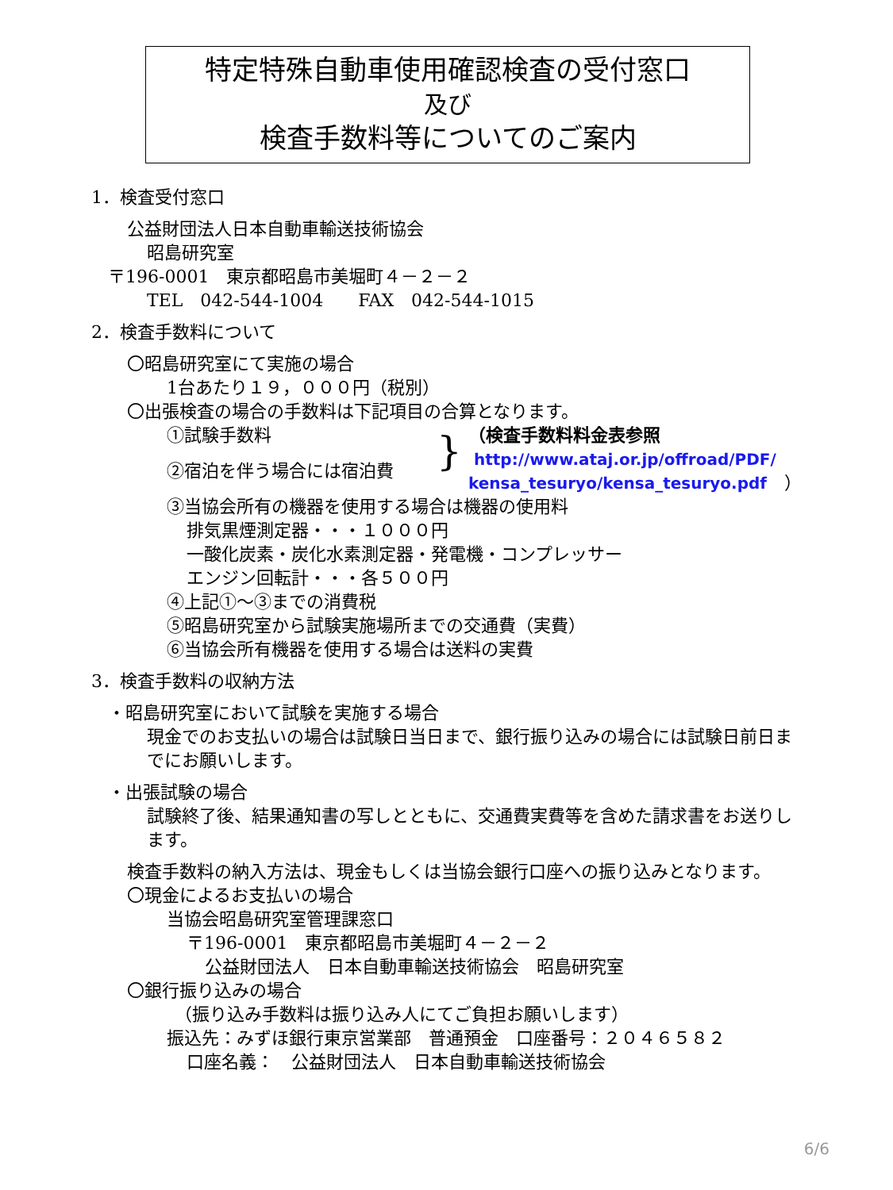特定特殊自動車使用確認検査の受付窓口
及び
検査手数料等についてのご案内
1．検査受付窓口
公益財団法人日本自動車輸送技術協会
昭島研究室
〒196-0001　東京都昭島市美堀町４－２－２
TEL　042-544-1004　　FAX　042-544-1015
2．検査手数料について
〇昭島研究室にて実施の場合
1台あたり１９，０００円（税別）
〇出張検査の場合の手数料は下記項目の合算となります。
①試験手数料
②宿泊を伴う場合には宿泊費
}
（検査手数料料金表参照
http://www.ataj.or.jp/offroad/PDF/
kensa_tesuryo/kensa_tesuryo.pdf　）
③当協会所有の機器を使用する場合は機器の使用料
排気黒煙測定器・・・１０００円
一酸化炭素・炭化水素測定器・発電機・コンプレッサー
エンジン回転計・・・各５００円
④上記①～③までの消費税
⑤昭島研究室から試験実施場所までの交通費（実費）
⑥当協会所有機器を使用する場合は送料の実費
3．検査手数料の収納方法
・昭島研究室において試験を実施する場合
現金でのお支払いの場合は試験日当日まで、銀行振り込みの場合には試験日前日までにお願いします。
・出張試験の場合
試験終了後、結果通知書の写しとともに、交通費実費等を含めた請求書をお送りします。
検査手数料の納入方法は、現金もしくは当協会銀行口座への振り込みとなります。
〇現金によるお支払いの場合
当協会昭島研究室管理課窓口
〒196-0001　東京都昭島市美堀町４－２－２
公益財団法人　日本自動車輸送技術協会　昭島研究室
〇銀行振り込みの場合
（振り込み手数料は振り込み人にてご負担お願いします）
振込先：みずほ銀行東京営業部　普通預金　口座番号：２０４６５８２
口座名義：　公益財団法人　日本自動車輸送技術協会
6/6